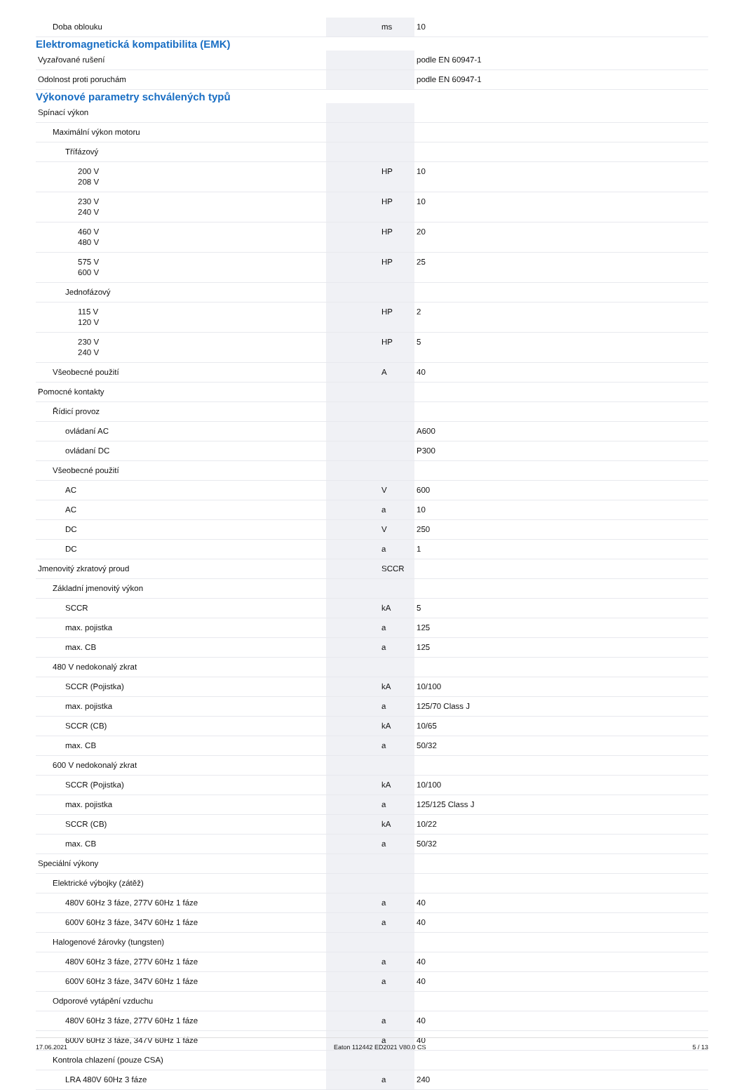| Doba oblouku | | ms | 10 |
Elektromagnetická kompatibilita (EMK)
| Vyzařované rušení | | | podle EN 60947-1 |
| Odolnost proti poruchám | | | podle EN 60947-1 |
Výkonové parametry schválených typů
| Spínací výkon | | | |
| Maximální výkon motoru | | | |
| Třífázový | | | |
| 200 V 208 V | | HP | 10 |
| 230 V 240 V | | HP | 10 |
| 460 V 480 V | | HP | 20 |
| 575 V 600 V | | HP | 25 |
| Jednofázový | | | |
| 115 V 120 V | | HP | 2 |
| 230 V 240 V | | HP | 5 |
| Všeobecné použití | | A | 40 |
| Pomocné kontakty | | | |
| Řídicí provoz | | | |
| ovládaní AC | | | A600 |
| ovládaní DC | | | P300 |
| Všeobecné použití | | | |
| AC | | V | 600 |
| AC | | a | 10 |
| DC | | V | 250 |
| DC | | a | 1 |
| Jmenovitý zkratový proud | | SCCR | |
| Základní jmenovitý výkon | | | |
| SCCR | | kA | 5 |
| max. pojistka | | a | 125 |
| max. CB | | a | 125 |
| 480 V nedokonalý zkrat | | | |
| SCCR (Pojistka) | | kA | 10/100 |
| max. pojistka | | a | 125/70 Class J |
| SCCR (CB) | | kA | 10/65 |
| max. CB | | a | 50/32 |
| 600 V nedokonalý zkrat | | | |
| SCCR (Pojistka) | | kA | 10/100 |
| max. pojistka | | a | 125/125 Class J |
| SCCR (CB) | | kA | 10/22 |
| max. CB | | a | 50/32 |
| Speciální výkony | | | |
| Elektrické výbojky (zátěž) | | | |
| 480V 60Hz 3 fáze, 277V 60Hz 1 fáze | | a | 40 |
| 600V 60Hz 3 fáze, 347V 60Hz 1 fáze | | a | 40 |
| Halogenové žárovky (tungsten) | | | |
| 480V 60Hz 3 fáze, 277V 60Hz 1 fáze | | a | 40 |
| 600V 60Hz 3 fáze, 347V 60Hz 1 fáze | | a | 40 |
| Odporové vytápění vzduchu | | | |
| 480V 60Hz 3 fáze, 277V 60Hz 1 fáze | | a | 40 |
| 600V 60Hz 3 fáze, 347V 60Hz 1 fáze | | a | 40 |
| Kontrola chlazení (pouze CSA) | | | |
| LRA 480V 60Hz 3 fáze | | a | 240 |
17.06.2021 Eaton 112442 ED2021 V80.0 CS 5 / 13